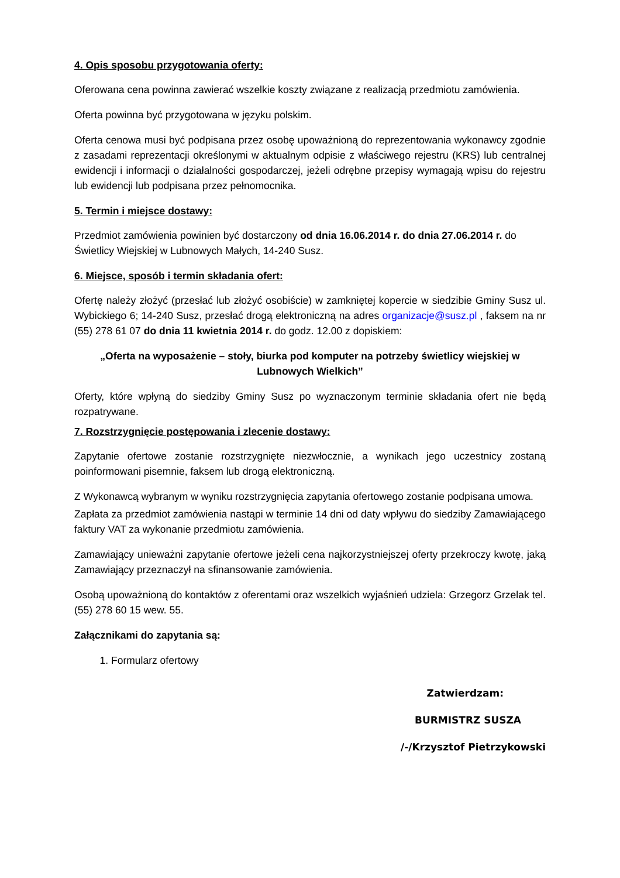4. Opis sposobu przygotowania oferty:
Oferowana cena powinna zawierać wszelkie koszty związane z realizacją przedmiotu zamówienia.
Oferta powinna być przygotowana w języku polskim.
Oferta cenowa musi być podpisana przez osobę upoważnioną do reprezentowania wykonawcy zgodnie z zasadami reprezentacji określonymi w aktualnym odpisie z właściwego rejestru (KRS) lub centralnej ewidencji i informacji o działalności gospodarczej, jeżeli odrębne przepisy wymagają wpisu do rejestru lub ewidencji lub podpisana przez pełnomocnika.
5. Termin i miejsce dostawy:
Przedmiot zamówienia powinien być dostarczony od dnia 16.06.2014 r. do dnia 27.06.2014 r. do Świetlicy Wiejskiej w Lubnowych Małych, 14-240 Susz.
6. Miejsce, sposób i termin składania ofert:
Ofertę należy złożyć (przesłać lub złożyć osobiście) w zamkniętej kopercie w siedzibie Gminy Susz ul. Wybickiego 6; 14-240 Susz, przesłać drogą elektroniczną na adres organizacje@susz.pl , faksem na nr (55) 278 61 07 do dnia 11 kwietnia 2014 r. do godz. 12.00 z dopiskiem:
„Oferta na wyposażenie – stoły, biurka pod komputer na potrzeby świetlicy wiejskiej w Lubnowych Wielkich”
Oferty, które wpłyną do siedziby Gminy Susz po wyznaczonym terminie składania ofert nie będą rozpatrywane.
7. Rozstrzygnięcie postępowania i zlecenie dostawy:
Zapytanie ofertowe zostanie rozstrzygnięte niezwłocznie, a wynikach jego uczestnicy zostaną poinformowani pisemnie, faksem lub drogą elektroniczną.
Z Wykonawcą wybranym w wyniku rozstrzygnięcia zapytania ofertowego zostanie podpisana umowa.
Zapłata za przedmiot zamówienia nastąpi w terminie 14 dni od daty wpływu do siedziby Zamawiającego faktury VAT za wykonanie przedmiotu zamówienia.
Zamawiający unieważni zapytanie ofertowe jeżeli cena najkorzystniejszej oferty przekroczy kwotę, jaką Zamawiający przeznaczył na sfinansowanie zamówienia.
Osobą upoważnioną do kontaktów z oferentami oraz wszelkich wyjaśnień udziela: Grzegorz Grzelak tel. (55) 278 60 15 wew. 55.
Załącznikami do zapytania są:
1. Formularz ofertowy
Zatwierdzam:
BURMISTRZ SUSZA
/-/Krzysztof Pietrzykowski